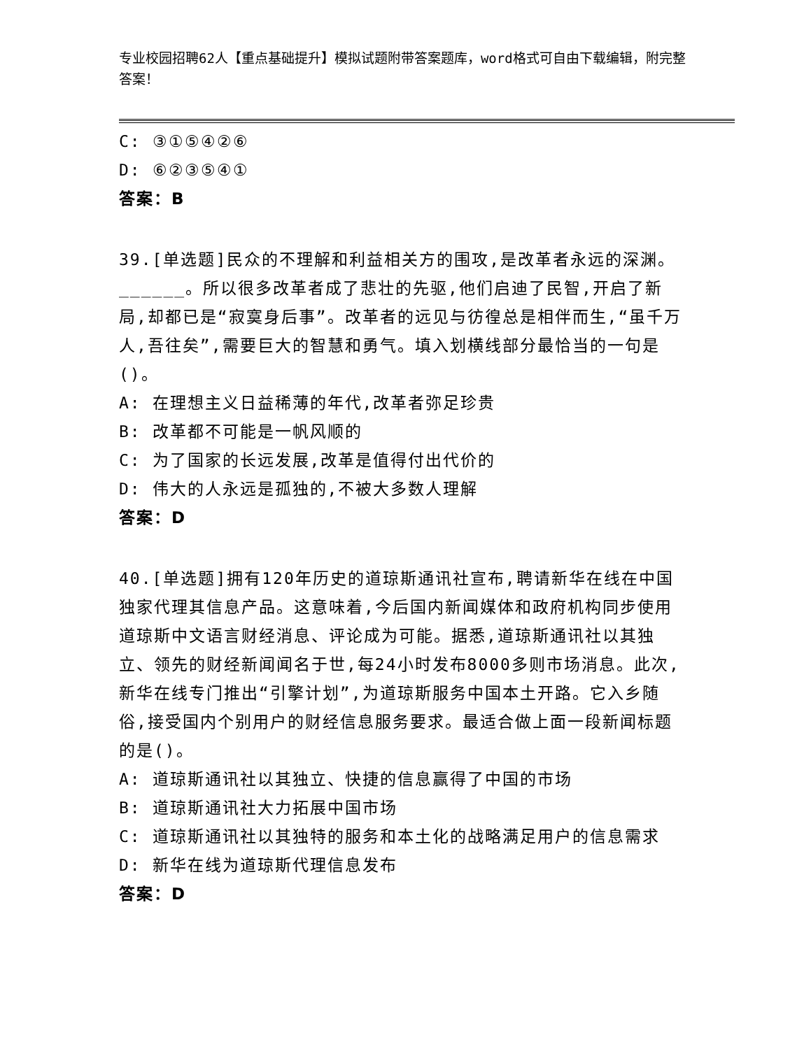专业校园招聘62人【重点基础提升】模拟试题附带答案题库，word格式可自由下载编辑，附完整答案！
C: ③①⑤④②⑥
D: ⑥②③⑤④①
答案：B
39.[单选题]民众的不理解和利益相关方的围攻,是改革者永远的深渊。______。所以很多改革者成了悲壮的先驱,他们启迪了民智,开启了新局,却都已是“寂寞身后事”。改革者的远见与彷徨总是相伴而生,“虽千万人,吾往矣”,需要巨大的智慧和勇气。填入划横线部分最恰当的一句是()。
A: 在理想主义日益稀薄的年代,改革者弥足珍贵
B: 改革都不可能是一帆风顺的
C: 为了国家的长远发展,改革是值得付出代价的
D: 伟大的人永远是孤独的,不被大多数人理解
答案：D
40.[单选题]拥有120年历史的道琼斯通讯社宣布,聘请新华在线在中国独家代理其信息产品。这意味着,今后国内新闻媒体和政府机构同步使用道琼斯中文语言财经消息、评论成为可能。据悉,道琼斯通讯社以其独立、领先的财经新闻闻名于世,每24小时发布8000多则市场消息。此次,新华在线专门推出“引擎计划”,为道琼斯服务中国本土开路。它入乡随俗,接受国内个别用户的财经信息服务要求。最适合做上面一段新闻标题的是()。
A: 道琼斯通讯社以其独立、快捷的信息赢得了中国的市场
B: 道琼斯通讯社大力拓展中国市场
C: 道琼斯通讯社以其独特的服务和本土化的战略满足用户的信息需求
D: 新华在线为道琼斯代理信息发布
答案：D